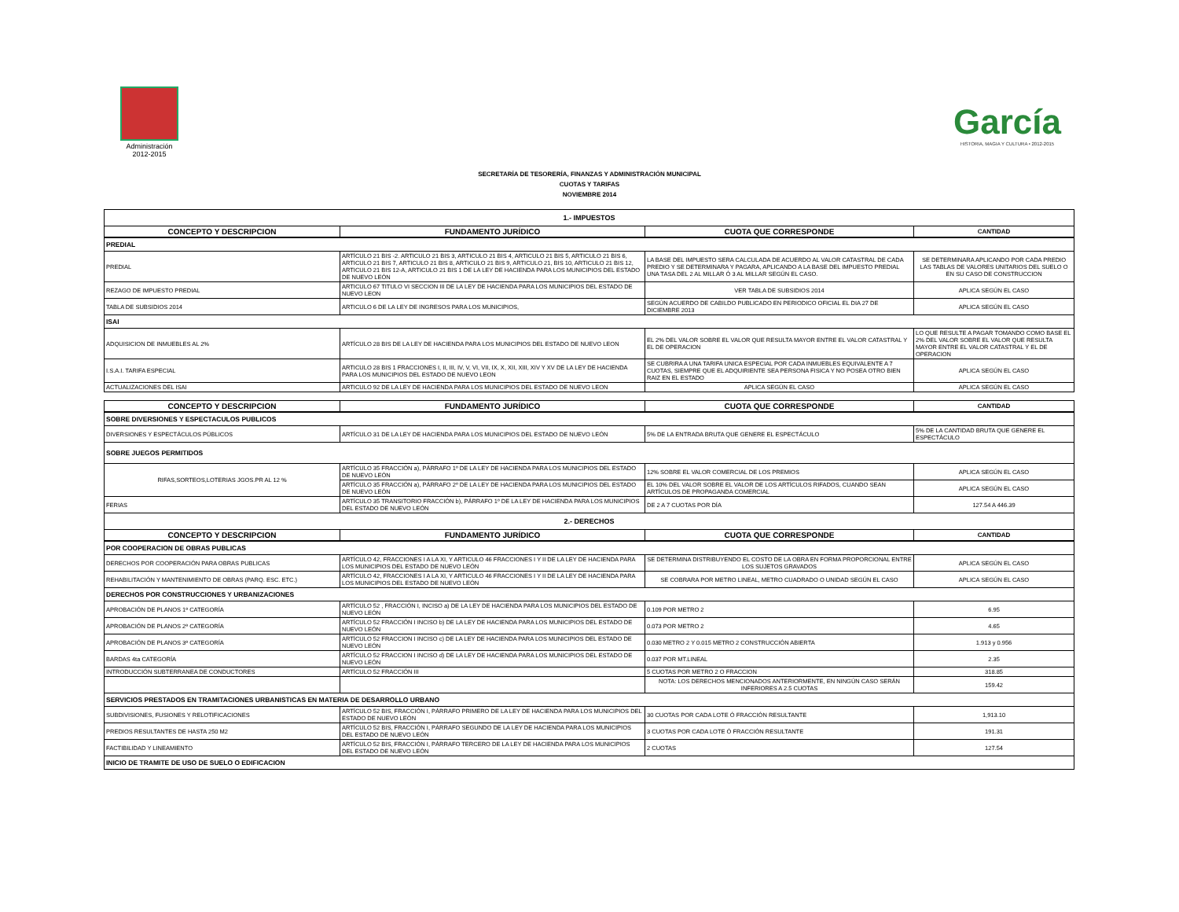Administración
2012-2015
García
HISTORIA, MAGIA Y CULTURA • 2012-2015
SECRETARÍA DE TESORERÍA, FINANZAS Y ADMINISTRACIÓN MUNICIPAL
CUOTAS Y TARIFAS
NOVIEMBRE 2014
| 1.- IMPUESTOS | | | |
| CONCEPTO Y DESCRIPCION | FUNDAMENTO JURÍDICO | CUOTA QUE CORRESPONDE | CANTIDAD |
| PREDIAL | | | |
| PREDIAL | ARTÍCULO 21 BIS -2. ARTICULO 21 BIS 3, ARTICULO 21 BIS 4, ARTICULO 21 BIS 5, ARTICULO 21 BIS 6, ARTICULO 21 BIS 7, ARTICULO 21 BIS 8, ARTICULO 21 BIS 9, ARTICULO 21, BIS 10, ARTICULO 21 BIS 12, ARTICULO 21 BIS 12-A, ARTICULO 21 BIS 1 DE LA LEY DE HACIENDA PARA LOS MUNICIPIOS DEL ESTADO DE NUEVO LEÓN | LA BASE DEL IMPUESTO SERA CALCULADA DE ACUERDO AL VALOR CATASTRAL DE CADA PREDIO Y SE DETERMINARA Y PAGARA, APLICANDO A LA BASE DEL IMPUESTO PREDIAL UNA TASA DEL 2 AL MILLAR Ó 3 AL MILLAR SEGÚN EL CASO. | SE DETERMINARA APLICANDO POR CADA PREDIO LAS TABLAS DE VALORES UNITARIOS DEL SUELO O EN SU CASO DE CONSTRUCCION |
| REZAGO DE IMPUESTO PREDIAL | ARTICULO 67 TITULO VI SECCION III DE LA LEY DE HACIENDA PARA LOS MUNICIPIOS DEL ESTADO DE NUEVO LEON | VER TABLA DE SUBSIDIOS 2014 | APLICA SEGÚN EL CASO |
| TABLA DE SUBSIDIOS 2014 | ARTICULO 6 DE LA LEY DE INGRESOS PARA LOS MUNICIPIOS, | SEGÚN ACUERDO DE CABILDO PUBLICADO EN PERIODICO OFICIAL EL DIA 27 DE DICIEMBRE 2013 | APLICA SEGÚN EL CASO |
| ISAI | | | |
| ADQUISICION DE INMUEBLES AL 2% | ARTÍCULO 28 BIS DE LA LEY DE HACIENDA PARA LOS MUNICIPIOS DEL ESTADO DE NUEVO LEON | EL 2% DEL VALOR SOBRE EL VALOR QUE RESULTA MAYOR ENTRE EL VALOR CATASTRAL Y EL DE OPERACION | LO QUE RESULTE A PAGAR TOMANDO COMO BASE EL 2% DEL VALOR SOBRE EL VALOR QUE RESULTA MAYOR ENTRE EL VALOR CATASTRAL Y EL DE OPERACION |
| I.S.A.I. TARIFA ESPECIAL | ARTICULO 28 BIS 1 FRACCIONES I, II, III, IV, V, VI, VII, IX, X, XII, XIII, XIV Y XV DE LA LEY DE HACIENDA PARA LOS MUNICIPIOS DEL ESTADO DE NUEVO LEON | SE CUBRIRA A UNA TARIFA UNICA ESPECIAL POR CADA INMUEBLES EQUIVALENTE A 7 CUOTAS, SIEMPRE QUE EL ADQUIRIENTE SEA PERSONA FISICA Y NO POSEA OTRO BIEN RAIZ EN EL ESTADO | APLICA SEGÚN EL CASO |
| ACTUALIZACIONES DEL ISAI | ARTICULO 92 DE LA LEY DE HACIENDA PARA LOS MUNICIPIOS DEL ESTADO DE NUEVO LEON | APLICA SEGÚN EL CASO | APLICA SEGÚN EL CASO |
| CONCEPTO Y DESCRIPCION | FUNDAMENTO JURÍDICO | CUOTA QUE CORRESPONDE | CANTIDAD |
| SOBRE DIVERSIONES Y ESPECTACULOS PUBLICOS | | | |
| DIVERSIONES Y ESPECTÁCULOS PÚBLICOS | ARTÍCULO 31 DE LA LEY DE HACIENDA PARA LOS MUNICIPIOS DEL ESTADO DE NUEVO LEÓN | 5% DE LA ENTRADA BRUTA QUE GENERE EL ESPECTÁCULO | 5% DE LA CANTIDAD BRUTA QUE GENERE EL ESPECTÁCULO |
| SOBRE JUEGOS PERMITIDOS | | | |
| RIFAS,SORTEOS,LOTERIAS JGOS.PR AL 12 % | ARTÍCULO 35 FRACCIÓN a), PÁRRAFO 1º DE LA LEY DE HACIENDA PARA LOS MUNICIPIOS DEL ESTADO DE NUEVO LEÓN | 12% SOBRE EL VALOR COMERCIAL DE LOS PREMIOS | APLICA SEGÚN EL CASO |
| | ARTÍCULO 35 FRACCIÓN a), PÁRRAFO 2º DE LA LEY DE HACIENDA PARA LOS MUNICIPIOS DEL ESTADO DE NUEVO LEÓN | EL 10% DEL VALOR SOBRE EL VALOR DE LOS ARTÍCULOS RIFADOS, CUANDO SEAN ARTÍCULOS DE PROPAGANDA COMERCIAL | APLICA SEGÚN EL CASO |
| FERIAS | ARTÍCULO 35 TRANSITORIO FRACCIÓN b), PÁRRAFO 1º DE LA LEY DE HACIENDA PARA LOS MUNICIPIOS DEL ESTADO DE NUEVO LEÓN | DE 2 A 7 CUOTAS POR DÍA | 127.54 A 446.39 |
| 2.- DERECHOS | | | |
| CONCEPTO Y DESCRIPCION | FUNDAMENTO JURÍDICO | CUOTA QUE CORRESPONDE | CANTIDAD |
| POR COOPERACION DE OBRAS PUBLICAS | | | |
| DERECHOS POR COOPERACIÓN PARA OBRAS PUBLICAS | ARTÍCULO 42, FRACCIONES I A LA XI, Y ARTICULO 46 FRACCIONES I Y II DE LA LEY DE HACIENDA PARA LOS MUNICIPIOS DEL ESTADO DE NUEVO LEÓN | SE DETERMINA DISTRIBUYENDO EL COSTO DE LA OBRA EN FORMA PROPORCIONAL ENTRE LOS SUJETOS GRAVADOS | APLICA SEGÚN EL CASO |
| REHABILITACIÓN Y MANTENIMIENTO DE OBRAS (PARQ. ESC. ETC.) | ARTÍCULO 42, FRACCIONES I A LA XI, Y ARTICULO 46 FRACCIONES I Y II DE LA LEY DE HACIENDA PARA LOS MUNICIPIOS DEL ESTADO DE NUEVO LEÓN | SE COBRARA POR METRO LINEAL, METRO CUADRADO O UNIDAD SEGÚN EL CASO | APLICA SEGÚN EL CASO |
| DERECHOS POR CONSTRUCCIONES Y URBANIZACIONES | | | |
| APROBACIÓN DE PLANOS 1ª CATEGORÍA | ARTÍCULO 52 , FRACCIÓN I, INCISO a) DE LA LEY DE HACIENDA PARA LOS MUNICIPIOS DEL ESTADO DE NUEVO LEÓN | 0.109 POR METRO 2 | 6.95 |
| APROBACIÓN DE PLANOS 2ª CATEGORÍA | ARTÍCULO 52 FRACCIÓN I INCISO b) DE LA LEY DE HACIENDA PARA LOS MUNICIPIOS DEL ESTADO DE NUEVO LEÓN | 0.073 POR METRO 2 | 4.65 |
| APROBACIÓN DE PLANOS 3ª CATEGORÍA | ARTÍCULO 52 FRACCION I INCISO c) DE LA LEY DE HACIENDA PARA LOS MUNICIPIOS DEL ESTADO DE NUEVO LEÓN | 0.030 METRO 2 Y 0.015 METRO 2 CONSTRUCCIÓN ABIERTA | 1.913 y 0.956 |
| BARDAS 4ta CATEGORÍA | ARTÍCULO 52 FRACCION I INCISO d) DE LA LEY DE HACIENDA PARA LOS MUNICIPIOS DEL ESTADO DE NUEVO LEÓN | 0.037 POR MT.LINEAL | 2.35 |
| INTRODUCCIÓN SUBTERRANEA DE CONDUCTORES | ARTÍCULO 52 FRACCIÓN III | 5 CUOTAS POR METRO 2 O FRACCION | 318.85 |
| | | NOTA: LOS DERECHOS MENCIONADOS ANTERIORMENTE, EN NINGÚN CASO SERÁN INFERIORES A 2.5 CUOTAS | 159.42 |
| SERVICIOS PRESTADOS EN TRAMITACIONES URBANISTICAS EN MATERIA DE DESARROLLO URBANO | | | |
| SUBDIVISIONES, FUSIONES Y RELOTIFICACIONES | ARTÍCULO 52 BIS, FRACCIÓN I, PÁRRAFO PRIMERO DE LA LEY DE HACIENDA PARA LOS MUNICIPIOS DEL ESTADO DE NUEVO LEÓN | 30 CUOTAS POR CADA LOTE Ó FRACCIÓN RESULTANTE | 1,913.10 |
| PREDIOS RESULTANTES DE HASTA 250 M2 | ARTÍCULO 52 BIS, FRACCIÓN I, PÁRRAFO SEGUNDO DE LA LEY DE HACIENDA PARA LOS MUNICIPIOS DEL ESTADO DE NUEVO LEÓN | 3 CUOTAS POR CADA LOTE Ó FRACCIÓN RESULTANTE | 191.31 |
| FACTIBILIDAD Y LINEAMIENTO | ARTÍCULO 52 BIS, FRACCIÓN I, PÁRRAFO TERCERO DE LA LEY DE HACIENDA PARA LOS MUNICIPIOS DEL ESTADO DE NUEVO LEÓN | 2 CUOTAS | 127.54 |
| INICIO DE TRAMITE DE USO DE SUELO O EDIFICACION | | | |